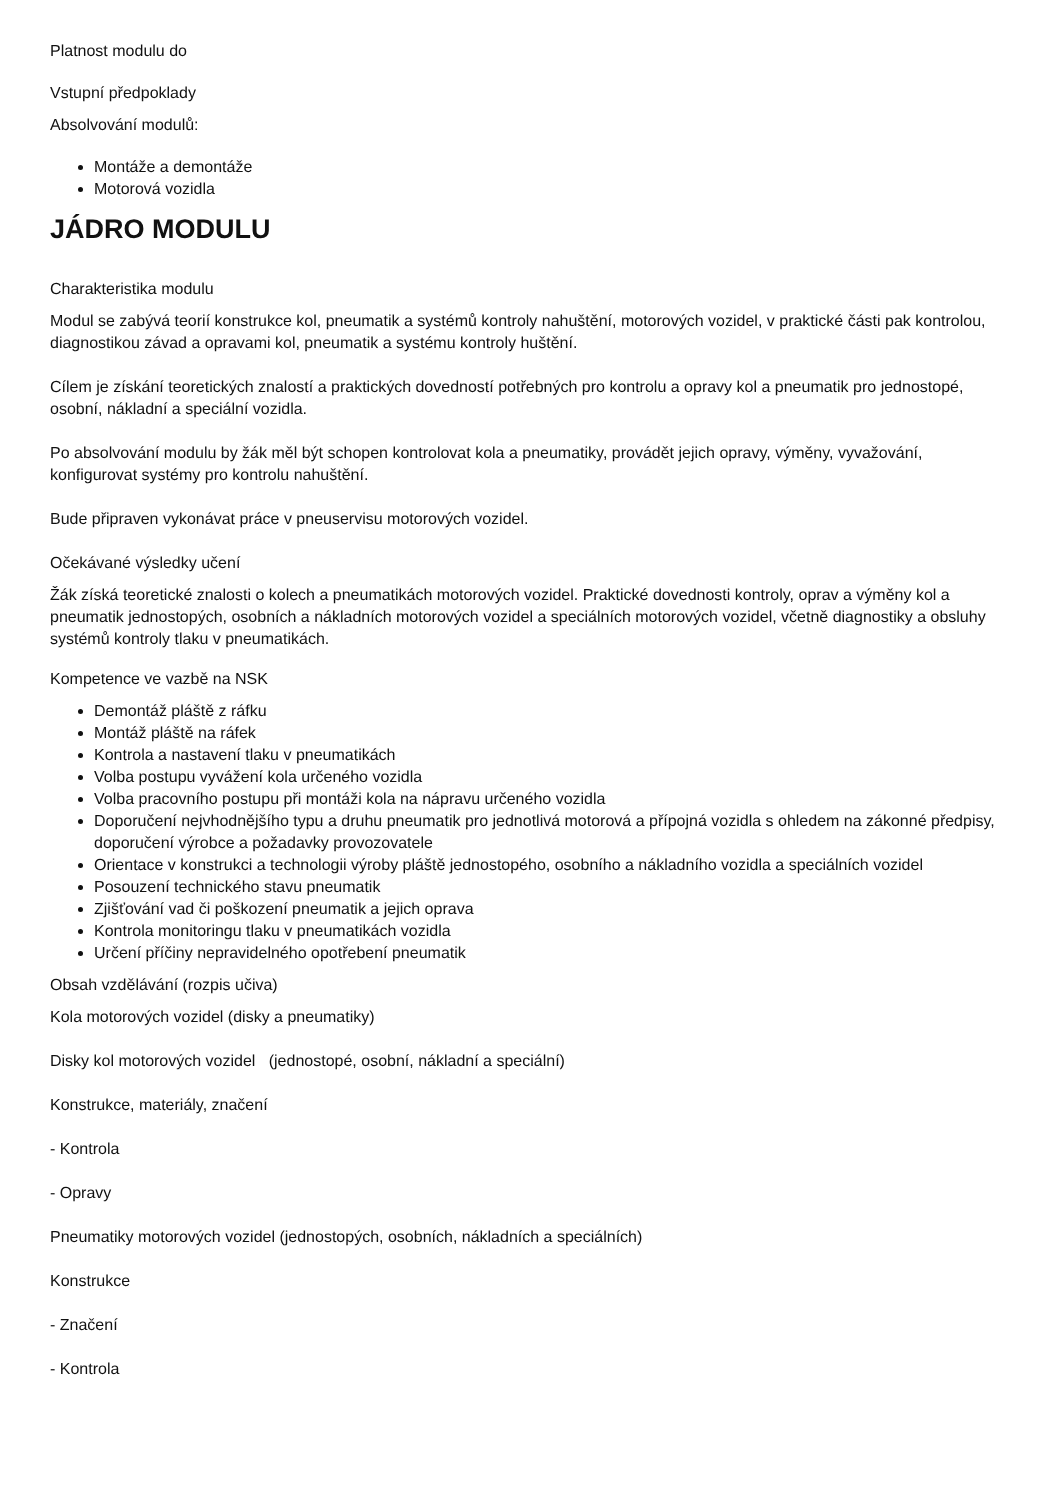Platnost modulu do
Vstupní předpoklady
Absolvování modulů:
Montáže a demontáže
Motorová vozidla
JÁDRO MODULU
Charakteristika modulu
Modul se zabývá teorií konstrukce kol, pneumatik a systémů kontroly nahuštění, motorových vozidel, v praktické části pak kontrolou, diagnostikou závad a opravami kol, pneumatik a systému kontroly huštění.
Cílem je získání teoretických znalostí a praktických dovedností potřebných pro kontrolu a opravy kol a pneumatik pro jednostopé, osobní, nákladní a speciální vozidla.
Po absolvování modulu by žák měl být schopen kontrolovat kola a pneumatiky, provádět jejich opravy, výměny, vyvažování, konfigurovat systémy pro kontrolu nahuštění.
Bude připraven vykonávat práce v pneuservisu motorových vozidel.
Očekávané výsledky učení
Žák získá teoretické znalosti o kolech a pneumatikách motorových vozidel. Praktické dovednosti kontroly, oprav a výměny kol a pneumatik jednostopých, osobních a nákladních motorových vozidel a speciálních motorových vozidel, včetně diagnostiky a obsluhy systémů kontroly tlaku v pneumatikách.
Kompetence ve vazbě na NSK
Demontáž pláště z ráfku
Montáž pláště na ráfek
Kontrola a nastavení tlaku v pneumatikách
Volba postupu vyvážení kola určeného vozidla
Volba pracovního postupu při montáži kola na nápravu určeného vozidla
Doporučení nejvhodnějšího typu a druhu pneumatik pro jednotlivá motorová a přípojná vozidla s ohledem na zákonné předpisy, doporučení výrobce a požadavky provozovatele
Orientace v konstrukci a technologii výroby pláště jednostopého, osobního a nákladního vozidla a speciálních vozidel
Posouzení technického stavu pneumatik
Zjišťování vad či poškození pneumatik a jejich oprava
Kontrola monitoringu tlaku v pneumatikách vozidla
Určení příčiny nepravidelného opotřebení pneumatik
Obsah vzdělávání (rozpis učiva)
Kola motorových vozidel (disky a pneumatiky)
Disky kol motorových vozidel (jednostopé, osobní, nákladní a speciální)
Konstrukce, materiály, značení
- Kontrola
- Opravy
Pneumatiky motorových vozidel (jednostopých, osobních, nákladních a speciálních)
Konstrukce
- Značení
- Kontrola